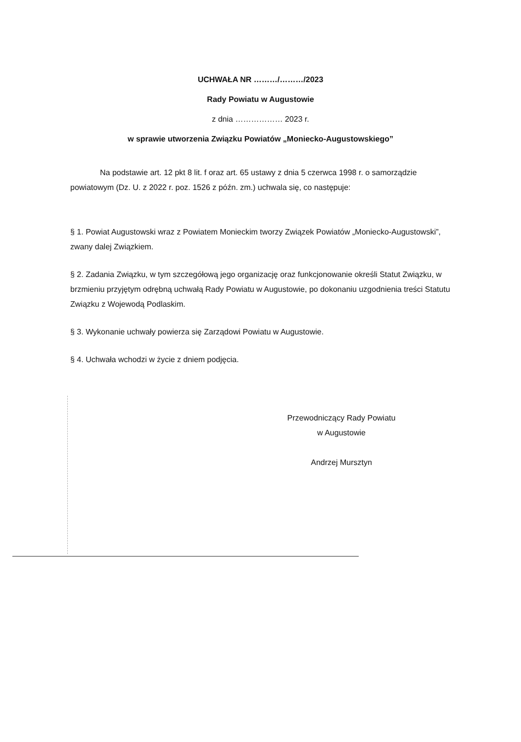UCHWAŁA NR ………/………/2023
Rady Powiatu w Augustowie
z dnia ……………… 2023 r.
w sprawie utworzenia Związku Powiatów „Moniecko-Augustowskiego”
Na podstawie art. 12 pkt 8 lit. f oraz art. 65 ustawy z dnia 5 czerwca 1998 r. o samorządzie powiatowym (Dz. U. z 2022 r. poz. 1526 z późn. zm.) uchwala się, co następuje:
§ 1. Powiat Augustowski wraz z Powiatem Monieckim tworzy Związek Powiatów „Moniecko-Augustowski”, zwany dalej Związkiem.
§ 2. Zadania Związku, w tym szczegółową jego organizację oraz funkcjonowanie określi Statut Związku, w brzmieniu przyjętym odrębną uchwałą Rady Powiatu w Augustowie, po dokonaniu uzgodnienia treści Statutu Związku z Wojewodą Podlaskim.
§ 3. Wykonanie uchwały powierza się Zarządowi Powiatu w Augustowie.
§ 4. Uchwała wchodzi w życie z dniem podjęcia.
Przewodniczący Rady Powiatu
w Augustowie
Andrzej Mursztyn